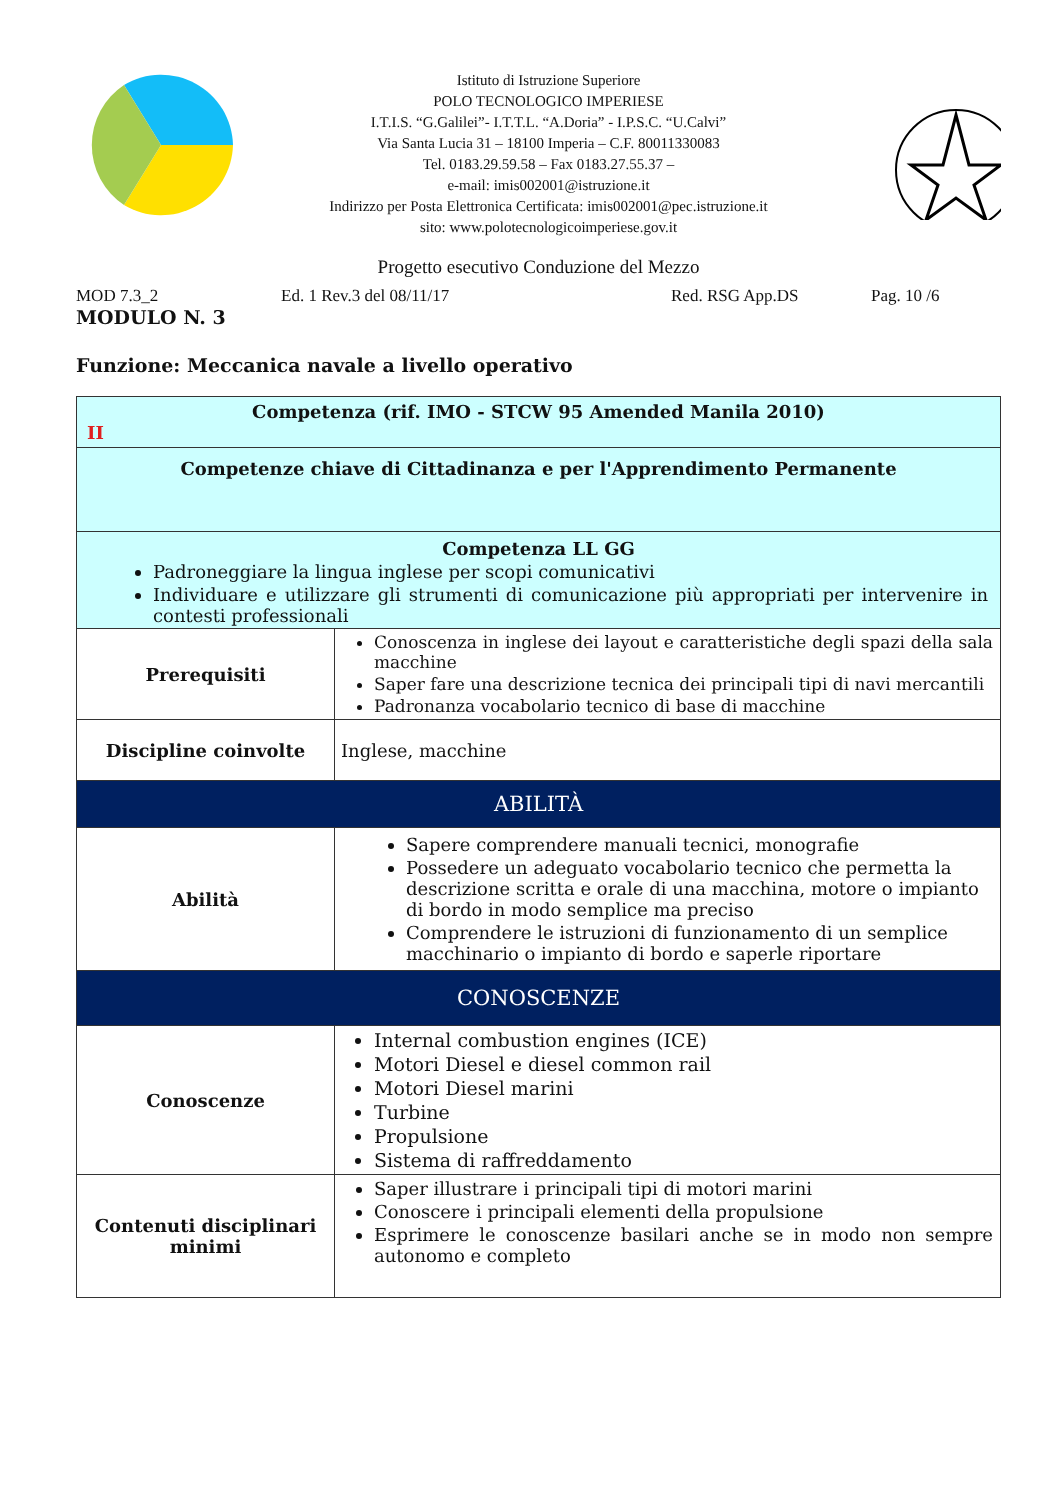Istituto di Istruzione Superiore
POLO TECNOLOGICO IMPERIESE
I.T.I.S. “G.Galilei”- I.T.T.L. “A.Doria” - I.P.S.C. “U.Calvi”
Via Santa Lucia 31 – 18100 Imperia – C.F. 80011330083
Tel. 0183.29.59.58 – Fax 0183.27.55.37 –
e-mail: imis002001@istruzione.it
Indirizzo per Posta Elettronica Certificata: imis002001@pec.istruzione.it
sito: www.polotecnologicoimperiese.gov.it
Progetto esecutivo Conduzione del Mezzo
MOD 7.3_2 Ed. 1 Rev.3 del 08/11/17 Red. RSG App.DS Pag. 10 /6
MODULO N. 3
Funzione: Meccanica navale a livello operativo
| Competenza (rif. IMO - STCW 95 Amended Manila 2010) II | |
| Competenze chiave di Cittadinanza e per l'Apprendimento Permanente | |
| Competenza LL GG Padroneggiare la lingua inglese per scopi comunicativi Individuare e utilizzare gli strumenti di comunicazione più appropriati per intervenire in contesti professionali | |
| Prerequisiti | Conoscenza in inglese dei layout e caratteristiche degli spazi della sala macchine Saper fare una descrizione tecnica dei principali tipi di navi mercantili Padronanza vocabolario tecnico di base di macchine |
| Discipline coinvolte | Inglese, macchine |
| ABILITÀ | |
| Abilità | Sapere comprendere manuali tecnici, monografie Possedere un adeguato vocabolario tecnico che permetta la descrizione scritta e orale di una macchina, motore o impianto di bordo in modo semplice ma preciso Comprendere le istruzioni di funzionamento di un semplice macchinario o impianto di bordo e saperle riportare |
| CONOSCENZE | |
| Conoscenze | Internal combustion engines (ICE) Motori Diesel e diesel common rail Motori Diesel marini Turbine Propulsione Sistema di raffreddamento |
| Contenuti disciplinari minimi | Saper illustrare i principali tipi di motori marini Conoscere i principali elementi della propulsione Esprimere le conoscenze basilari anche se in modo non sempre autonomo e completo |